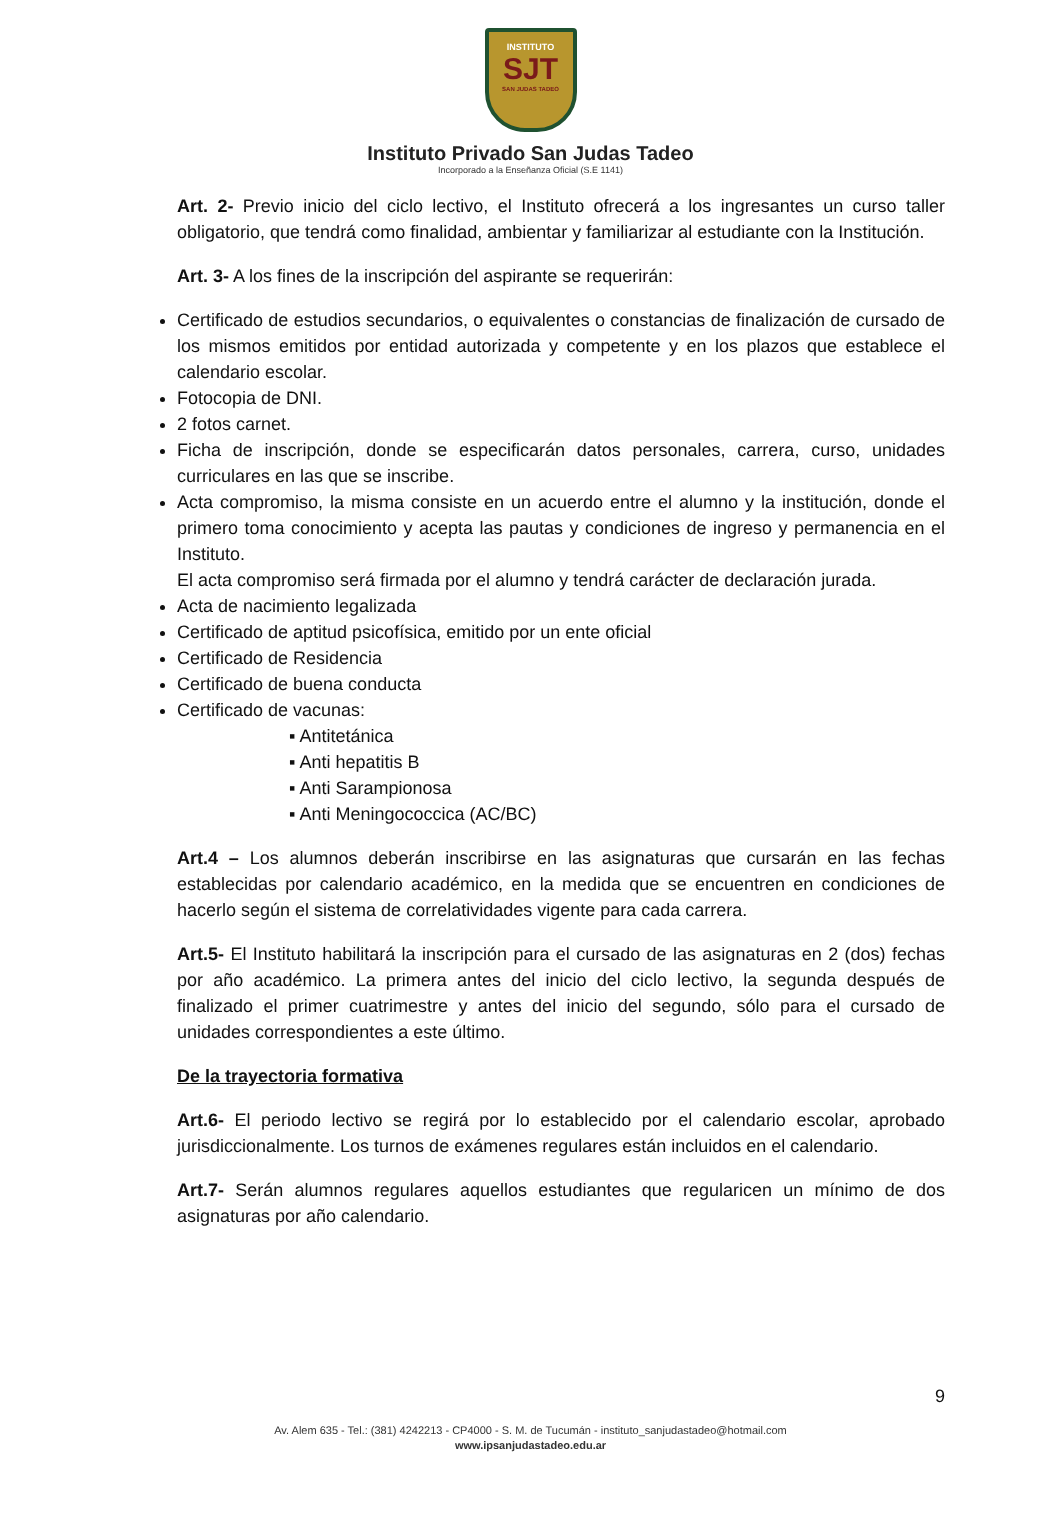INSTITUTO
SJT
SAN JUDAS TADEO
Instituto Privado San Judas Tadeo
Incorporado a la Enseñanza Oficial (S.E 1141)
Art. 2- Previo inicio del ciclo lectivo, el Instituto ofrecerá a los ingresantes un curso taller obligatorio, que tendrá como finalidad, ambientar y familiarizar al estudiante con la Institución.
Art. 3- A los fines de la inscripción del aspirante se requerirán:
Certificado de estudios secundarios, o equivalentes o constancias de finalización de cursado de los mismos emitidos por entidad autorizada y competente y en los plazos que establece el calendario escolar.
Fotocopia de DNI.
2 fotos carnet.
Ficha de inscripción, donde se especificarán datos personales, carrera, curso, unidades curriculares en las que se inscribe.
Acta compromiso, la misma consiste en un acuerdo entre el alumno y la institución, donde el primero toma conocimiento y acepta las pautas y condiciones de ingreso y permanencia en el Instituto.
El acta compromiso será firmada por el alumno y tendrá carácter de declaración jurada.
Acta de nacimiento legalizada
Certificado de aptitud psicofísica, emitido por un ente oficial
Certificado de Residencia
Certificado de buena conducta
Certificado de vacunas:
▪ Antitetánica
▪ Anti hepatitis B
▪ Anti Sarampionosa
▪ Anti Meningococcica (AC/BC)
Art.4 – Los alumnos deberán inscribirse en las asignaturas que cursarán en las fechas establecidas por calendario académico, en la medida que se encuentren en condiciones de hacerlo según el sistema de correlatividades vigente para cada carrera.
Art.5- El Instituto habilitará la inscripción para el cursado de las asignaturas en 2 (dos) fechas por año académico. La primera antes del inicio del ciclo lectivo, la segunda después de finalizado el primer cuatrimestre y antes del inicio del segundo, sólo para el cursado de unidades correspondientes a este último.
De la trayectoria formativa
Art.6- El periodo lectivo se regirá por lo establecido por el calendario escolar, aprobado jurisdiccionalmente. Los turnos de exámenes regulares están incluidos en el calendario.
Art.7- Serán alumnos regulares aquellos estudiantes que regularicen un mínimo de dos asignaturas por año calendario.
9
Av. Alem 635 - Tel.: (381) 4242213 - CP4000 - S. M. de Tucumán - instituto_sanjudastadeo@hotmail.com
www.ipsanjudastadeo.edu.ar